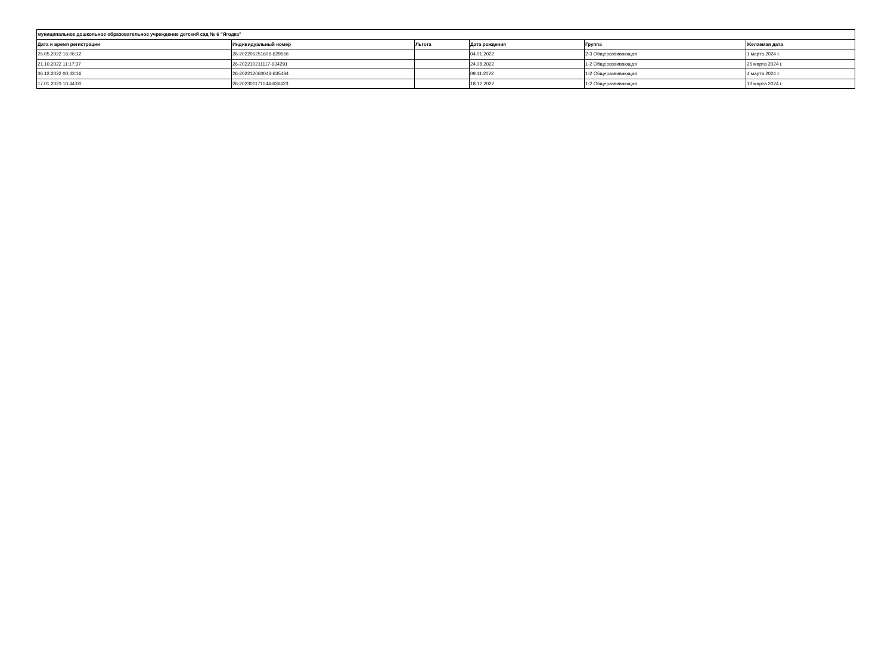| муниципальное дошкольное образовательное учреждение детский сад № 6 "Ягодка" | | | | | |
| --- | --- | --- | --- | --- | --- |
| Дата и время регистрации | Индивидуальный номер | Льгота | Дата рождения | Группа | Желаемая дата |
| 25.05.2022 16:06:12 | 26-202205251606-629566 | | 04.01.2022 | 2-3 Общеразвивающая | 1 марта 2024 г. |
| 21.10.2022 11:17:37 | 26-202210211117-634291 | | 24.08.2022 | 1-2 Общеразвивающая | 25 марта 2024 г. |
| 06.12.2022 00:43:16 | 26-202212060043-635484 | | 09.11.2022 | 1-2 Общеразвивающая | 4 марта 2024 г. |
| 17.01.2023 10:44:00 | 26-202301171044-636423 | | 18.12.2022 | 1-2 Общеразвивающая | 13 марта 2024 г. |